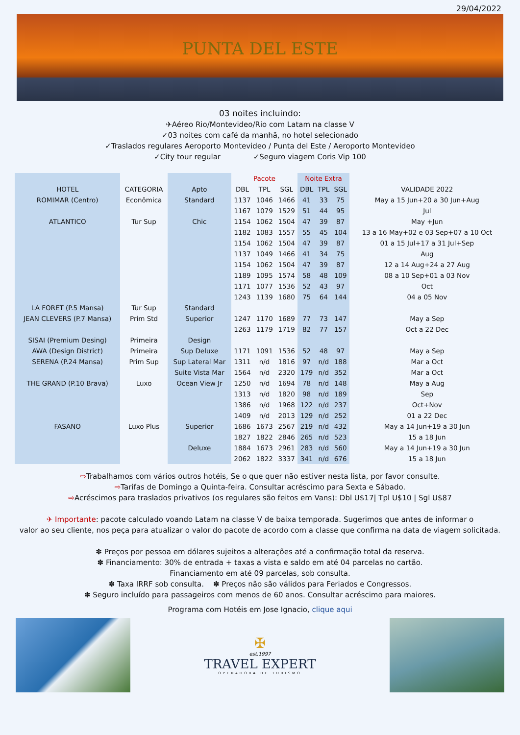29/04/2022
PUNTA DEL ESTE
03 noites incluindo:
✈Aéreo Rio/Montevideo/Rio com Latam na classe V
✓03 noites com café da manhã, no hotel selecionado
✓Traslados regulares Aeroporto Montevideo / Punta del Este / Aeroporto Montevideo
✓City tour regular ✓Seguro viagem Coris Vip 100
| | | | Pacote | | | Noite Extra | | | |
| --- | --- | --- | --- | --- | --- | --- | --- | --- | --- |
| HOTEL | CATEGORIA | Apto | DBL | TPL | SGL | DBL | TPL | SGL | VALIDADE 2022 |
| ROMIMAR (Centro) | Econômica | Standard | 1137 | 1046 | 1466 | 41 | 33 | 75 | May a 15 Jun+20 a 30 Jun+Aug |
| | | | 1167 | 1079 | 1529 | 51 | 44 | 95 | Jul |
| ATLANTICO | Tur Sup | Chic | 1154 | 1062 | 1504 | 47 | 39 | 87 | May +Jun |
| | | | 1182 | 1083 | 1557 | 55 | 45 | 104 | 13 a 16 May+02 e 03 Sep+07 a 10 Oct |
| | | | 1154 | 1062 | 1504 | 47 | 39 | 87 | 01 a 15 Jul+17 a 31 Jul+Sep |
| | | | 1137 | 1049 | 1466 | 41 | 34 | 75 | Aug |
| | | | 1154 | 1062 | 1504 | 47 | 39 | 87 | 12 a 14 Aug+24 a 27 Aug |
| | | | 1189 | 1095 | 1574 | 58 | 48 | 109 | 08 a 10 Sep+01 a 03 Nov |
| | | | 1171 | 1077 | 1536 | 52 | 43 | 97 | Oct |
| | | | 1243 | 1139 | 1680 | 75 | 64 | 144 | 04 a 05 Nov |
| LA FORET (P.5 Mansa) | Tur Sup | Standard | | | | | | | |
| JEAN CLEVERS (P.7 Mansa) | Prim Std | Superior | 1247 | 1170 | 1689 | 77 | 73 | 147 | May a Sep |
| | | | 1263 | 1179 | 1719 | 82 | 77 | 157 | Oct a 22 Dec |
| SISAI (Premium Desing) | Primeira | Design | | | | | | | |
| AWA (Design District) | Primeira | Sup Deluxe | 1171 | 1091 | 1536 | 52 | 48 | 97 | May a Sep |
| SERENA (P.24 Mansa) | Prim Sup | Sup Lateral Mar | 1311 | n/d | 1816 | 97 | n/d | 188 | Mar a Oct |
| | | Suite Vista Mar | 1564 | n/d | 2320 | 179 | n/d | 352 | Mar a Oct |
| THE GRAND (P.10 Brava) | Luxo | Ocean View Jr | 1250 | n/d | 1694 | 78 | n/d | 148 | May a Aug |
| | | | 1313 | n/d | 1820 | 98 | n/d | 189 | Sep |
| | | | 1386 | n/d | 1968 | 122 | n/d | 237 | Oct+Nov |
| | | | 1409 | n/d | 2013 | 129 | n/d | 252 | 01 a 22 Dec |
| FASANO | Luxo Plus | Superior | 1686 | 1673 | 2567 | 219 | n/d | 432 | May a 14 Jun+19 a 30 Jun |
| | | | 1827 | 1822 | 2846 | 265 | n/d | 523 | 15 a 18 Jun |
| | | Deluxe | 1884 | 1673 | 2961 | 283 | n/d | 560 | May a 14 Jun+19 a 30 Jun |
| | | | 2062 | 1822 | 3337 | 341 | n/d | 676 | 15 a 18 Jun |
⇨Trabalhamos com vários outros hotéis, Se o que quer não estiver nesta lista, por favor consulte.
⇨Tarifas de Domingo a Quinta-feira. Consultar acréscimo para Sexta e Sábado.
⇨Acréscimos para traslados privativos (os regulares são feitos em Vans): Dbl U$17| Tpl U$10 | Sgl U$87
✈ Importante: pacote calculado voando Latam na classe V de baixa temporada. Sugerimos que antes de informar o
valor ao seu cliente, nos peça para atualizar o valor do pacote de acordo com a classe que confirma na data de viagem solicitada.
✽ Preços por pessoa em dólares sujeitos a alterações até a confirmação total da reserva.
✽ Financiamento: 30% de entrada + taxas a vista e saldo em até 04 parcelas no cartão.
Financiamento em até 09 parcelas, sob consulta.
✽ Taxa IRRF sob consulta. ✽ Preços não são válidos para Feriados e Congressos.
✽ Seguro incluído para passageiros com menos de 60 anos. Consultar acréscimo para maiores.
Programa com Hotéis em Jose Ignacio, clique aqui
✠
est.1997
TRAVEL EXPERT
OPERADORA DE TURISMO